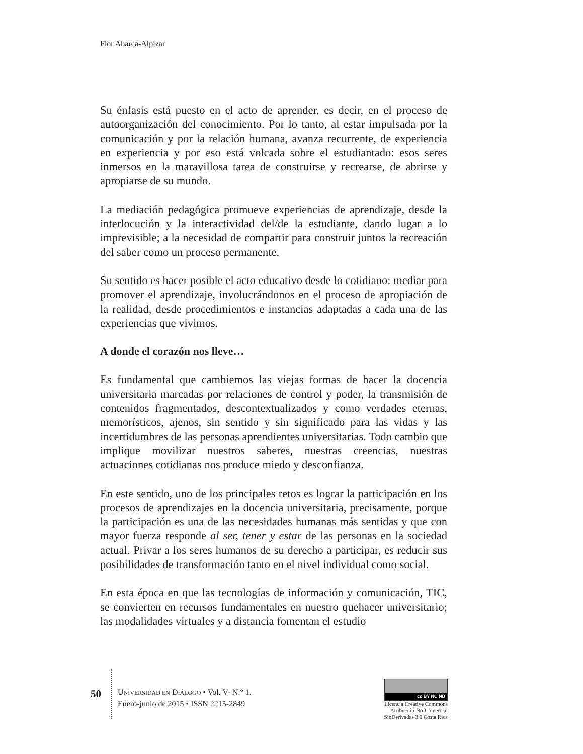Flor Abarca-Alpízar
Su énfasis está puesto en el acto de aprender, es decir, en el proceso de autoorganización del conocimiento. Por lo tanto, al estar impulsada por la comunicación y por la relación humana, avanza recurrente, de experiencia en experiencia y por eso está volcada sobre el estudiantado: esos seres inmersos en la maravillosa tarea de construirse y recrearse, de abrirse y apropiarse de su mundo.
La mediación pedagógica promueve experiencias de aprendizaje, desde la interlocución y la interactividad del/de la estudiante, dando lugar a lo imprevisible; a la necesidad de compartir para construir juntos la recreación del saber como un proceso permanente.
Su sentido es hacer posible el acto educativo desde lo cotidiano: mediar para promover el aprendizaje, involucrándonos en el proceso de apropiación de la realidad, desde procedimientos e instancias adaptadas a cada una de las experiencias que vivimos.
A donde el corazón nos lleve…
Es fundamental que cambiemos las viejas formas de hacer la docencia universitaria marcadas por relaciones de control y poder, la transmisión de contenidos fragmentados, descontextualizados y como verdades eternas, memorísticos, ajenos, sin sentido y sin significado para las vidas y las incertidumbres de las personas aprendientes universitarias. Todo cambio que implique movilizar nuestros saberes, nuestras creencias, nuestras actuaciones cotidianas nos produce miedo y desconfianza.
En este sentido, uno de los principales retos es lograr la participación en los procesos de aprendizajes en la docencia universitaria, precisamente, porque la participación es una de las necesidades humanas más sentidas y que con mayor fuerza responde al ser, tener y estar de las personas en la sociedad actual. Privar a los seres humanos de su derecho a participar, es reducir sus posibilidades de transformación tanto en el nivel individual como social.
En esta época en que las tecnologías de información y comunicación, TIC, se convierten en recursos fundamentales en nuestro quehacer universitario; las modalidades virtuales y a distancia fomentan el estudio
50
UNIVERSIDAD EN DIÁLOGO • Vol. V- N.° 1.
Enero-junio de 2015 • ISSN 2215-2849
cc BY NC ND
Licencia Creative Commons
Atribución-No-Comercial
SinDerivadas 3.0 Costa Rica